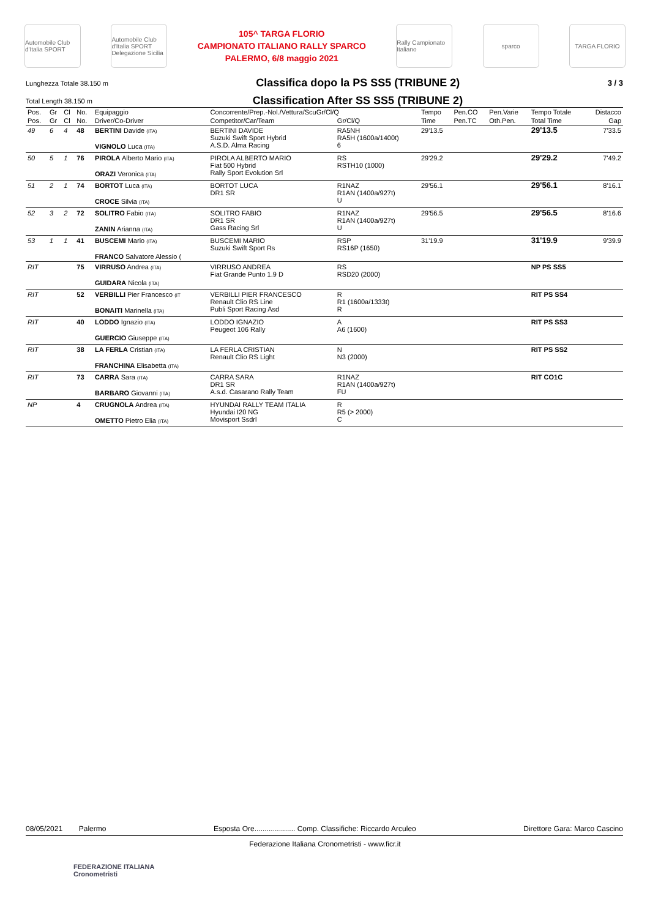Automobile Club d'Italia SPORT
Automobile Club d'Italia SPORT Delegazione Sicilia
105^ TARGA FLORIO
CAMPIONATO ITALIANO RALLY SPARCO
PALERMO, 6/8 maggio 2021
Rally Campionato Italiano
sparco TARGA FLORIO
Lunghezza Totale 38.150 m Classifica dopo la PS SS5 (TRIBUNE 2) 3 / 3
Total Length 38.150 m Classification After SS SS5 (TRIBUNE 2)
| Pos. | Gr | Cl | No. | Equipaggio | Concorrente/Prep.-Nol./Vettura/ScuGr/Cl/Q | | Tempo | Pen.CO | Pen.Varie | Tempo Totale | Distacco |
| --- | --- | --- | --- | --- | --- | --- | --- | --- | --- | --- | --- |
| Pos. | Gr | Cl | No. | Driver/Co-Driver | Competitor/Car/Team | Gr/Cl/Q | Time | Pen.TC | Oth.Pen. | Total Time | Gap |
| 49 | 6 | 4 | 48 | BERTINI Davide (ITA) VIGNOLO Luca (ITA) | BERTINI DAVIDE Suzuki Swift Sport Hybrid A.S.D. Alma Racing | RA5NH RA5H (1600a/1400t) 6 | 29'13.5 | | | 29'13.5 | 7'33.5 |
| 50 | 5 | 1 | 76 | PIROLA Alberto Mario (ITA) ORAZI Veronica (ITA) | PIROLA ALBERTO MARIO Fiat 500 Hybrid Rally Sport Evolution Srl | RS RSTH10 (1000) | 29'29.2 | | | 29'29.2 | 7'49.2 |
| 51 | 2 | 1 | 74 | BORTOT Luca (ITA) CROCE Silvia (ITA) | BORTOT LUCA DR1 SR | R1NAZ R1AN (1400a/927t) U | 29'56.1 | | | 29'56.1 | 8'16.1 |
| 52 | 3 | 2 | 72 | SOLITRO Fabio (ITA) ZANIN Arianna (ITA) | SOLITRO FABIO DR1 SR Gass Racing Srl | R1NAZ R1AN (1400a/927t) U | 29'56.5 | | | 29'56.5 | 8'16.6 |
| 53 | 1 | 1 | 41 | BUSCEMI Mario (ITA) FRANCO Salvatore Alessio ( | BUSCEMI MARIO Suzuki Swift Sport Rs | RSP RS16P (1650) | 31'19.9 | | | 31'19.9 | 9'39.9 |
| RIT | | | 75 | VIRRUSO Andrea (ITA) GUIDARA Nicola (ITA) | VIRRUSO ANDREA Fiat Grande Punto 1.9 D | RS RSD20 (2000) | | | | NP PS SS5 | |
| RIT | | | 52 | VERBILLI Pier Francesco (IT BONAITI Marinella (ITA) | VERBILLI PIER FRANCESCO Renault Clio RS Line Publi Sport Racing Asd | R R1 (1600a/1333t) R | | | | RIT PS SS4 | |
| RIT | | | 40 | LODDO Ignazio (ITA) GUERCIO Giuseppe (ITA) | LODDO IGNAZIO Peugeot 106 Rally | A A6 (1600) | | | | RIT PS SS3 | |
| RIT | | | 38 | LA FERLA Cristian (ITA) FRANCHINA Elisabetta (ITA) | LA FERLA CRISTIAN Renault Clio RS Light | N N3 (2000) | | | | RIT PS SS2 | |
| RIT | | | 73 | CARRA Sara (ITA) BARBARO Giovanni (ITA) | CARRA SARA DR1 SR A.s.d. Casarano Rally Team | R1NAZ R1AN (1400a/927t) FU | | | | RIT CO1C | |
| NP | | | 4 | CRUGNOLA Andrea (ITA) OMETTO Pietro Elia (ITA) | HYUNDAI RALLY TEAM ITALIA Hyundai I20 NG Movisport Ssdrl | R R5 (> 2000) C | | | | | |
08/05/2021 Palermo Esposta Ore.................... Comp. Classifiche: Riccardo Arculeo Direttore Gara: Marco Cascino
Federazione Italiana Cronometristi - www.ficr.it
FEDERAZIONE ITALIANA
Cronometristi